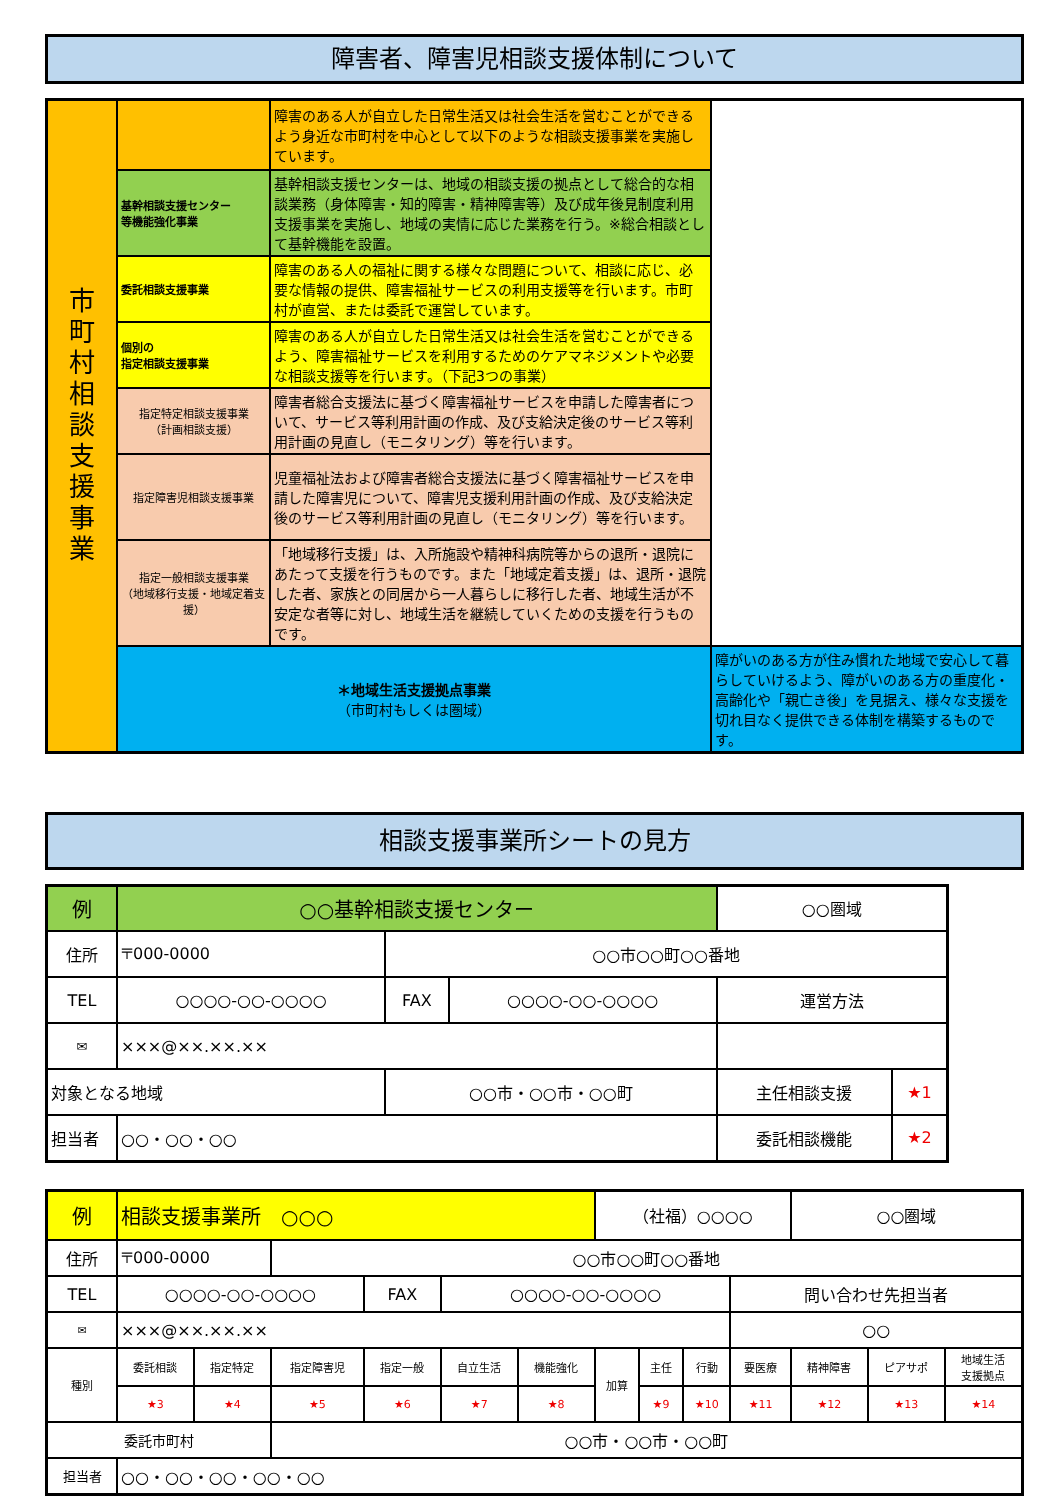障害者、障害児相談支援体制について
| 市 町 村 相 談 支 援 事 業 | | 障害のある人が自立した日常生活又は社会生活を営むことができるよう身近な市町村を中心として以下のような相談支援事業を実施しています。 | |
| | 基幹相談支援センター 等機能強化事業 | 基幹相談支援センターは、地域の相談支援の拠点として総合的な相談業務（身体障害・知的障害・精神障害等）及び成年後見制度利用支援事業を実施し、地域の実情に応じた業務を行う。※総合相談として基幹機能を設置。 | |
| | 委託相談支援事業 | 障害のある人の福祉に関する様々な問題について、相談に応じ、必要な情報の提供、障害福祉サービスの利用支援等を行います。市町村が直営、または委託で運営しています。 | |
| | 個別の 指定相談支援事業 | 障害のある人が自立した日常生活又は社会生活を営むことができるよう、障害福祉サービスを利用するためのケアマネジメントや必要な相談支援等を行います。（下記3つの事業） | |
| | 指定特定相談支援事業 （計画相談支援） | 障害者総合支援法に基づく障害福祉サービスを申請した障害者について、サービス等利用計画の作成、及び支給決定後のサービス等利用計画の見直し（モニタリング）等を行います。 | |
| | 指定障害児相談支援事業 | 児童福祉法および障害者総合支援法に基づく障害福祉サービスを申請した障害児について、障害児支援利用計画の作成、及び支給決定後のサービス等利用計画の見直し（モニタリング）等を行います。 | |
| | 指定一般相談支援事業 （地域移行支援・地域定着支援） | 「地域移行支援」は、入所施設や精神科病院等からの退所・退院にあたって支援を行うものです。また「地域定着支援」は、退所・退院した者、家族との同居から一人暮らしに移行した者、地域生活が不安定な者等に対し、地域生活を継続していくための支援を行うものです。 | |
| | ＊地域生活支援拠点事業 （市町村もしくは圏域） | | 障がいのある方が住み慣れた地域で安心して暮らしていけるよう、障がいのある方の重度化・高齢化や「親亡き後」を見据え、様々な支援を切れ目なく提供できる体制を構築するものです。 |
相談支援事業所シートの見方
| 例 | ○○基幹相談支援センター | | | | ○○圏域 | |
| 住所 | 〒000-0000 | | ○○市○○町○○番地 | | | |
| TEL | ○○○○-○○-○○○○ | | FAX | ○○○○-○○-○○○○ | 運営方法 | |
| ✉ | ×××@××.××.×× | | | | | |
| 対象となる地域 | | ○○市・○○市・○○町 | | | 主任相談支援 | ★1 |
| 担当者 | ○○・○○・○○ | | | | 委託相談機能 | ★2 |
| 例 | 相談支援事業所 ○○○ | | | | | | （社福）○○○○ | | | | ○○圏域 | | |
| 住所 | 〒000-0000 | | ○○市○○町○○番地 | | | | | | | | | | |
| TEL | ○○○○-○○-○○○○ | | | FAX | ○○○○-○○-○○○○ | | | | | 問い合わせ先担当者 | | | |
| ✉ | ×××@××.××.×× | | | | | | | | | ○○ | | | |
| 種別 | 委託相談 | 指定特定 | 指定障害児 | 指定一般 | 自立生活 | 機能強化 | 加算 | 主任 | 行動 | 要医療 | 精神障害 | ピアサポ | 地域生活 支援拠点 |
| | ★3 | ★4 | ★5 | ★6 | ★7 | ★8 | | ★9 | ★10 | ★11 | ★12 | ★13 | ★14 |
| 委託市町村 | | | ○○市・○○市・○○町 | | | | | | | | | | |
| 担当者 | ○○・○○・○○・○○・○○ | | | | | | | | | | | | |